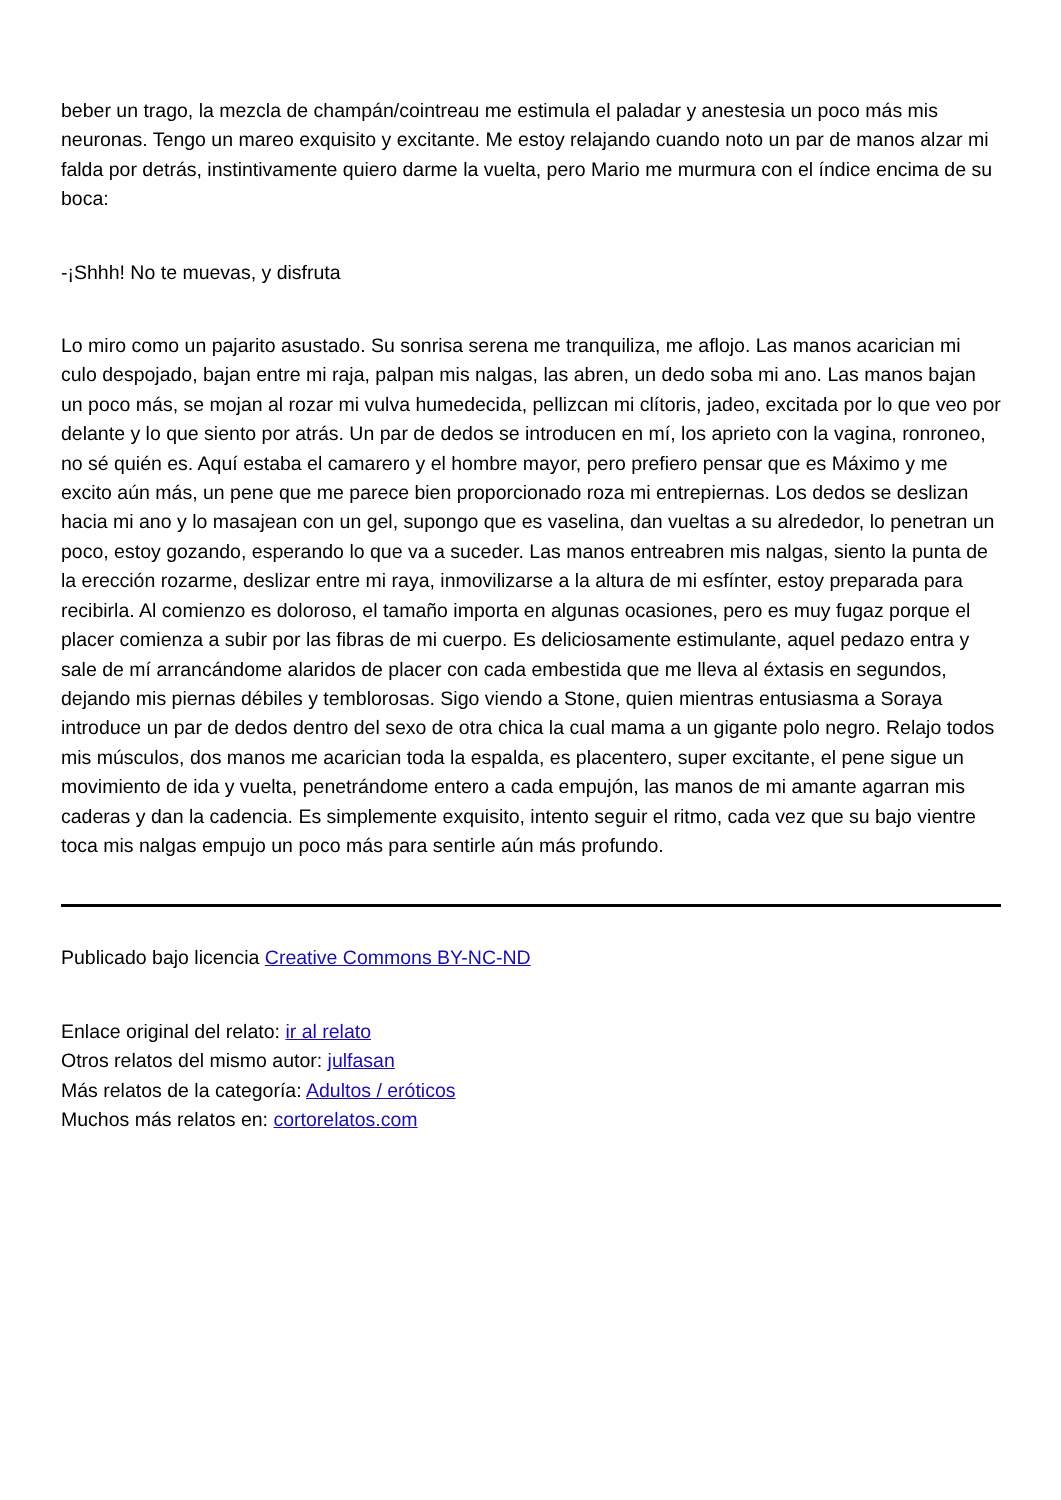beber un trago, la mezcla de champán/cointreau me estimula el paladar y anestesia un poco más mis neuronas. Tengo un mareo exquisito y excitante. Me estoy relajando cuando noto un par de manos alzar mi falda por detrás, instintivamente quiero darme la vuelta, pero Mario me murmura con el índice encima de su boca:
-¡Shhh! No te muevas, y disfruta
Lo miro como un pajarito asustado. Su sonrisa serena me tranquiliza, me aflojo. Las manos acarician mi culo despojado, bajan entre mi raja, palpan mis nalgas, las abren, un dedo soba mi ano. Las manos bajan un poco más, se mojan al rozar mi vulva humedecida, pellizcan mi clítoris, jadeo, excitada por lo que veo por delante y lo que siento por atrás. Un par de dedos se introducen en mí, los aprieto con la vagina, ronroneo, no sé quién es. Aquí estaba el camarero y el hombre mayor, pero prefiero pensar que es Máximo y me excito aún más, un pene que me parece bien proporcionado roza mi entrepiernas. Los dedos se deslizan hacia mi ano y lo masajean con un gel, supongo que es vaselina, dan vueltas a su alrededor, lo penetran un poco, estoy gozando, esperando lo que va a suceder. Las manos entreabren mis nalgas, siento la punta de la erección rozarme, deslizar entre mi raya, inmovilizarse a la altura de mi esfínter, estoy preparada para recibirla. Al comienzo es doloroso, el tamaño importa en algunas ocasiones, pero es muy fugaz porque el placer comienza a subir por las fibras de mi cuerpo. Es deliciosamente estimulante, aquel pedazo entra y sale de mí arrancándome alaridos de placer con cada embestida que me lleva al éxtasis en segundos, dejando mis piernas débiles y temblorosas. Sigo viendo a Stone, quien mientras entusiasma a Soraya introduce un par de dedos dentro del sexo de otra chica la cual mama a un gigante polo negro. Relajo todos mis músculos, dos manos me acarician toda la espalda, es placentero, super excitante, el pene sigue un movimiento de ida y vuelta, penetrándome entero a cada empujón, las manos de mi amante agarran mis caderas y dan la cadencia. Es simplemente exquisito, intento seguir el ritmo, cada vez que su bajo vientre toca mis nalgas empujo un poco más para sentirle aún más profundo.
Publicado bajo licencia Creative Commons BY-NC-ND
Enlace original del relato: ir al relato
Otros relatos del mismo autor: julfasan
Más relatos de la categoría: Adultos / eróticos
Muchos más relatos en: cortorelatos.com